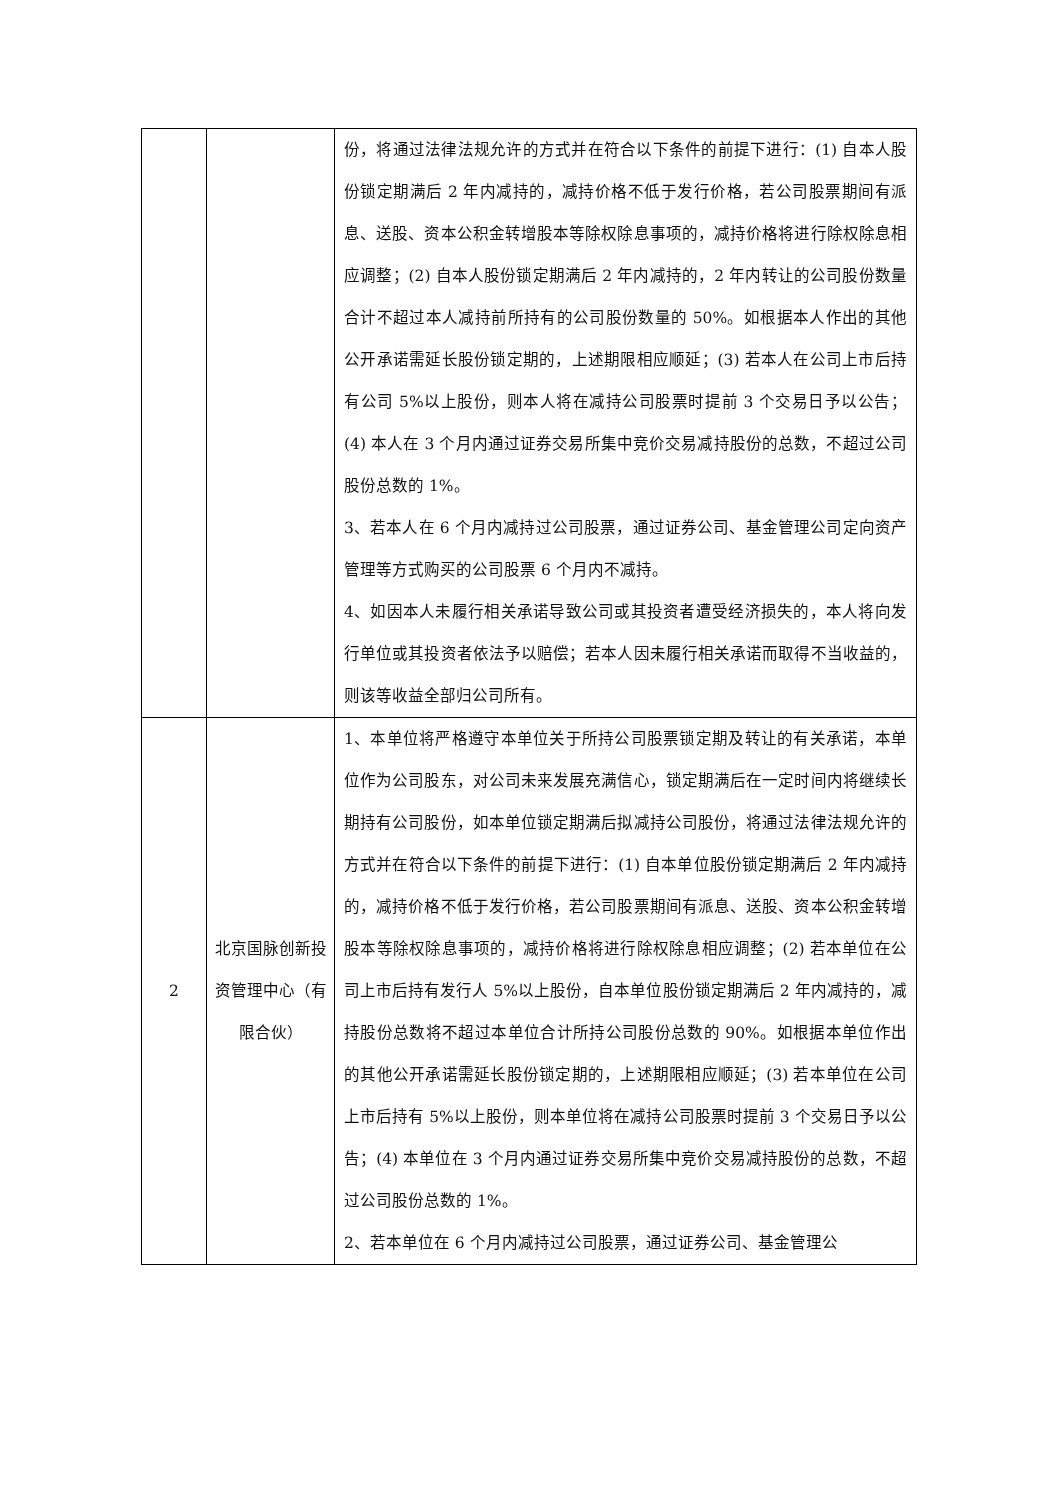| | | 份，将通过法律法规允许的方式并在符合以下条件的前提下进行：(1) 自本人股份锁定期满后 2 年内减持的，减持价格不低于发行价格，若公司股票期间有派息、送股、资本公积金转增股本等除权除息事项的，减持价格将进行除权除息相应调整；(2) 自本人股份锁定期满后 2 年内减持的，2 年内转让的公司股份数量合计不超过本人减持前所持有的公司股份数量的 50%。如根据本人作出的其他公开承诺需延长股份锁定期的，上述期限相应顺延；(3) 若本人在公司上市后持有公司 5%以上股份，则本人将在减持公司股票时提前 3 个交易日予以公告；(4) 本人在 3 个月内通过证券交易所集中竞价交易减持股份的总数，不超过公司股份总数的 1%。 3、若本人在 6 个月内减持过公司股票，通过证券公司、基金管理公司定向资产管理等方式购买的公司股票 6 个月内不减持。 4、如因本人未履行相关承诺导致公司或其投资者遭受经济损失的，本人将向发行单位或其投资者依法予以赔偿；若本人因未履行相关承诺而取得不当收益的，则该等收益全部归公司所有。 |
| 2 | 北京国脉创新投资管理中心（有限合伙） | 1、本单位将严格遵守本单位关于所持公司股票锁定期及转让的有关承诺，本单位作为公司股东，对公司未来发展充满信心，锁定期满后在一定时间内将继续长期持有公司股份，如本单位锁定期满后拟减持公司股份，将通过法律法规允许的方式并在符合以下条件的前提下进行：(1) 自本单位股份锁定期满后 2 年内减持的，减持价格不低于发行价格，若公司股票期间有派息、送股、资本公积金转增股本等除权除息事项的，减持价格将进行除权除息相应调整；(2) 若本单位在公司上市后持有发行人 5%以上股份，自本单位股份锁定期满后 2 年内减持的，减持股份总数将不超过本单位合计所持公司股份总数的 90%。如根据本单位作出的其他公开承诺需延长股份锁定期的，上述期限相应顺延；(3) 若本单位在公司上市后持有 5%以上股份，则本单位将在减持公司股票时提前 3 个交易日予以公告；(4) 本单位在 3 个月内通过证券交易所集中竞价交易减持股份的总数，不超过公司股份总数的 1%。 2、若本单位在 6 个月内减持过公司股票，通过证券公司、基金管理公 |